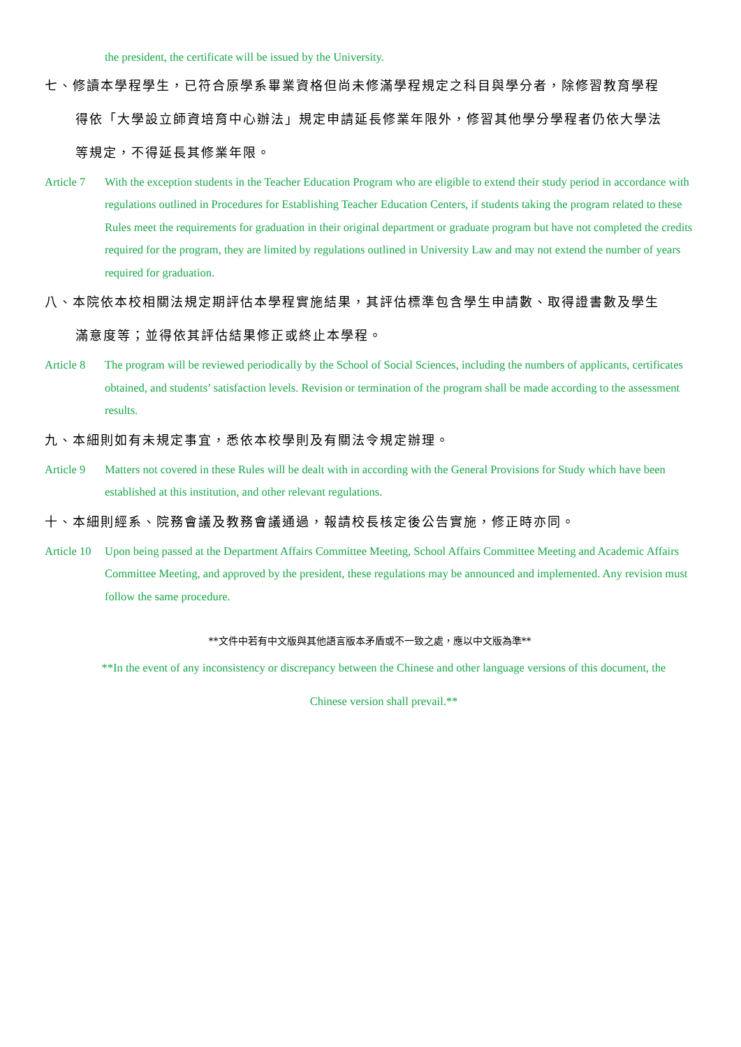the president, the certificate will be issued by the University.
七、修讀本學程學生，已符合原學系畢業資格但尚未修滿學程規定之科目與學分者，除修習教育學程
得依「大學設立師資培育中心辦法」規定申請延長修業年限外，修習其他學分學程者仍依大學法
等規定，不得延長其修業年限。
Article 7
With the exception students in the Teacher Education Program who are eligible to extend their study period in accordance with regulations outlined in Procedures for Establishing Teacher Education Centers, if students taking the program related to these Rules meet the requirements for graduation in their original department or graduate program but have not completed the credits required for the program, they are limited by regulations outlined in University Law and may not extend the number of years required for graduation.
八、本院依本校相關法規定期評估本學程實施結果，其評估標準包含學生申請數、取得證書數及學生
滿意度等；並得依其評估結果修正或終止本學程。
Article 8
The program will be reviewed periodically by the School of Social Sciences, including the numbers of applicants, certificates obtained, and students’ satisfaction levels. Revision or termination of the program shall be made according to the assessment results.
九、本細則如有未規定事宜，悉依本校學則及有關法令規定辦理。
Article 9
Matters not covered in these Rules will be dealt with in according with the General Provisions for Study which have been established at this institution, and other relevant regulations.
十、本細則經系、院務會議及教務會議通過，報請校長核定後公告實施，修正時亦同。
Article 10
Upon being passed at the Department Affairs Committee Meeting, School Affairs Committee Meeting and Academic Affairs Committee Meeting, and approved by the president, these regulations may be announced and implemented. Any revision must follow the same procedure.
**文件中若有中文版與其他語言版本矛盾或不一致之處，應以中文版為準**
**In the event of any inconsistency or discrepancy between the Chinese and other language versions of this document, the
Chinese version shall prevail.**